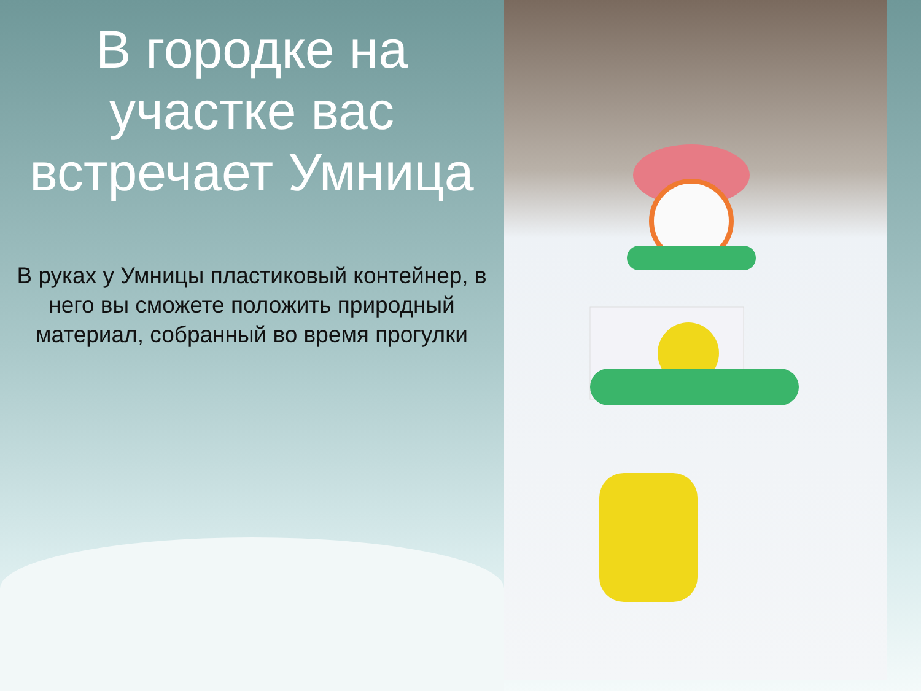В городке на участке вас встречает Умница
В руках у Умницы пластиковый контейнер, в него вы сможете положить природный материал, собранный во время прогулки